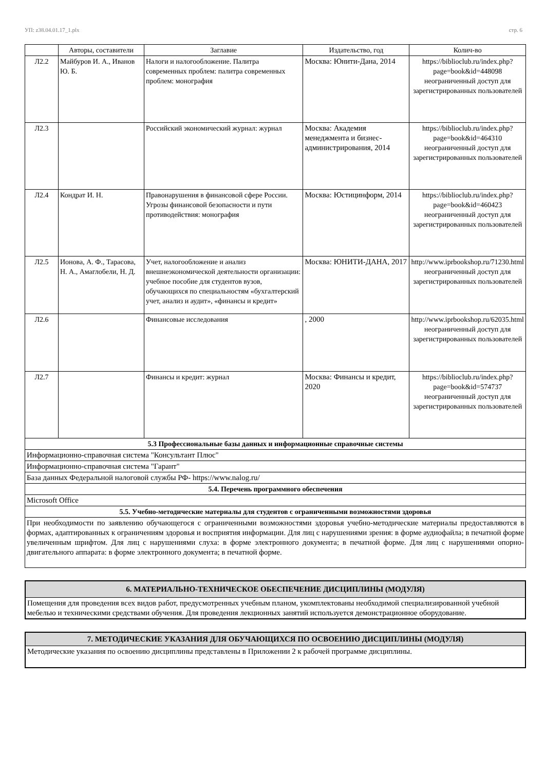УП: z38.04.01.17_1.plx стр. 6
| | Авторы, составители | Заглавие | Издательство, год | Колич-во |
| --- | --- | --- | --- | --- |
| Л2.2 | Майбуров И. А., Иванов Ю. Б. | Налоги и налогообложение. Палитра современных проблем: палитра современных проблем: монография | Москва: Юнити-Дана, 2014 | https://biblioclub.ru/index.php? page=book&id=448098 неограниченный доступ для зарегистрированных пользователей |
| Л2.3 | | Российский экономический журнал: журнал | Москва: Академия менеджмента и бизнес-администрирования, 2014 | https://biblioclub.ru/index.php? page=book&id=464310 неограниченный доступ для зарегистрированных пользователей |
| Л2.4 | Кондрат И. Н. | Правонарушения в финансовой сфере России. Угрозы финансовой безопасности и пути противодействия: монография | Москва: Юстицинформ, 2014 | https://biblioclub.ru/index.php? page=book&id=460423 неограниченный доступ для зарегистрированных пользователей |
| Л2.5 | Ионова, А. Ф., Тарасова, Н. А., Амаглобели, Н. Д. | Учет, налогообложение и анализ внешнеэкономической деятельности организации: учебное пособие для студентов вузов, обучающихся по специальностям «бухгалтерский учет, анализ и аудит», «финансы и кредит» | Москва: ЮНИТИ-ДАНА, 2017 | http://www.iprbookshop.ru/71230.html неограниченный доступ для зарегистрированных пользователей |
| Л2.6 | | Финансовые исследования | , 2000 | http://www.iprbookshop.ru/62035.html неограниченный доступ для зарегистрированных пользователей |
| Л2.7 | | Финансы и кредит: журнал | Москва: Финансы и кредит, 2020 | https://biblioclub.ru/index.php? page=book&id=574737 неограниченный доступ для зарегистрированных пользователей |
| 5.3 Профессиональные базы данных и информационные справочные системы | | | | |
| Информационно-справочная система "Консультант Плюс" | | | | |
| Информационно-справочная система "Гарант" | | | | |
| База данных Федеральной налоговой службы РФ- https://www.nalog.ru/ | | | | |
| 5.4. Перечень программного обеспечения | | | | |
| Microsoft Office | | | | |
| 5.5. Учебно-методические материалы для студентов с ограниченными возможностями здоровья | | | | |
| При необходимости по заявлению обучающегося с ограниченными возможностями здоровья учебно-методические материалы предоставляются в формах, адаптированных к ограничениям здоровья и восприятия информации. Для лиц с нарушениями зрения: в форме аудиофайла; в печатной форме увеличенным шрифтом. Для лиц с нарушениями слуха: в форме электронного документа; в печатной форме. Для лиц с нарушениями опорно-двигательного аппарата: в форме электронного документа; в печатной форме. | | | | |
| 6. МАТЕРИАЛЬНО-ТЕХНИЧЕСКОЕ ОБЕСПЕЧЕНИЕ ДИСЦИПЛИНЫ (МОДУЛЯ) |
| Помещения для проведения всех видов работ, предусмотренных учебным планом, укомплектованы необходимой специализированной учебной мебелью и техническими средствами обучения. Для проведения лекционных занятий используется демонстрационное оборудование. |
| 7. МЕТОДИЧЕСКИЕ УКАЗАНИЯ ДЛЯ ОБУЧАЮЩИХСЯ ПО ОСВОЕНИЮ ДИСЦИПЛИНЫ (МОДУЛЯ) |
| Методические указания по освоению дисциплины представлены в Приложении 2 к рабочей программе дисциплины. |